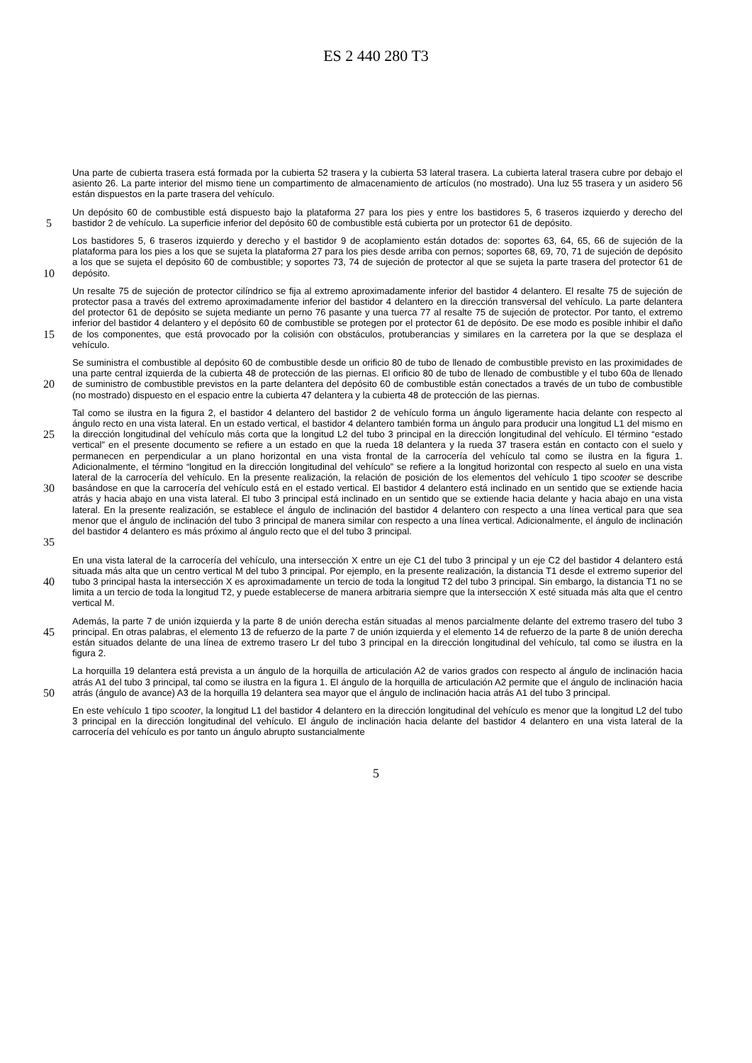ES 2 440 280 T3
Una parte de cubierta trasera está formada por la cubierta 52 trasera y la cubierta 53 lateral trasera. La cubierta lateral trasera cubre por debajo el asiento 26. La parte interior del mismo tiene un compartimento de almacenamiento de artículos (no mostrado). Una luz 55 trasera y un asidero 56 están dispuestos en la parte trasera del vehículo.
5 Un depósito 60 de combustible está dispuesto bajo la plataforma 27 para los pies y entre los bastidores 5, 6 traseros izquierdo y derecho del bastidor 2 de vehículo. La superficie inferior del depósito 60 de combustible está cubierta por un protector 61 de depósito.
10 Los bastidores 5, 6 traseros izquierdo y derecho y el bastidor 9 de acoplamiento están dotados de: soportes 63, 64, 65, 66 de sujeción de la plataforma para los pies a los que se sujeta la plataforma 27 para los pies desde arriba con pernos; soportes 68, 69, 70, 71 de sujeción de depósito a los que se sujeta el depósito 60 de combustible; y soportes 73, 74 de sujeción de protector al que se sujeta la parte trasera del protector 61 de depósito.
15 Un resalte 75 de sujeción de protector cilíndrico se fija al extremo aproximadamente inferior del bastidor 4 delantero. El resalte 75 de sujeción de protector pasa a través del extremo aproximadamente inferior del bastidor 4 delantero en la dirección transversal del vehículo. La parte delantera del protector 61 de depósito se sujeta mediante un perno 76 pasante y una tuerca 77 al resalte 75 de sujeción de protector. Por tanto, el extremo inferior del bastidor 4 delantero y el depósito 60 de combustible se protegen por el protector 61 de depósito. De ese modo es posible inhibir el daño de los componentes, que está provocado por la colisión con obstáculos, protuberancias y similares en la carretera por la que se desplaza el vehículo.
20 Se suministra el combustible al depósito 60 de combustible desde un orificio 80 de tubo de llenado de combustible previsto en las proximidades de una parte central izquierda de la cubierta 48 de protección de las piernas. El orificio 80 de tubo de llenado de combustible y el tubo 60a de llenado de suministro de combustible previstos en la parte delantera del depósito 60 de combustible están conectados a través de un tubo de combustible (no mostrado) dispuesto en el espacio entre la cubierta 47 delantera y la cubierta 48 de protección de las piernas.
25
30
35 Tal como se ilustra en la figura 2, el bastidor 4 delantero del bastidor 2 de vehículo forma un ángulo ligeramente hacia delante con respecto al ángulo recto en una vista lateral. En un estado vertical, el bastidor 4 delantero también forma un ángulo para producir una longitud L1 del mismo en la dirección longitudinal del vehículo más corta que la longitud L2 del tubo 3 principal en la dirección longitudinal del vehículo. El término “estado vertical” en el presente documento se refiere a un estado en que la rueda 18 delantera y la rueda 37 trasera están en contacto con el suelo y permanecen en perpendicular a un plano horizontal en una vista frontal de la carrocería del vehículo tal como se ilustra en la figura 1. Adicionalmente, el término “longitud en la dirección longitudinal del vehículo” se refiere a la longitud horizontal con respecto al suelo en una vista lateral de la carrocería del vehículo. En la presente realización, la relación de posición de los elementos del vehículo 1 tipo scooter se describe basándose en que la carrocería del vehículo está en el estado vertical. El bastidor 4 delantero está inclinado en un sentido que se extiende hacia atrás y hacia abajo en una vista lateral. El tubo 3 principal está inclinado en un sentido que se extiende hacia delante y hacia abajo en una vista lateral. En la presente realización, se establece el ángulo de inclinación del bastidor 4 delantero con respecto a una línea vertical para que sea menor que el ángulo de inclinación del tubo 3 principal de manera similar con respecto a una línea vertical. Adicionalmente, el ángulo de inclinación del bastidor 4 delantero es más próximo al ángulo recto que el del tubo 3 principal.
40 En una vista lateral de la carrocería del vehículo, una intersección X entre un eje C1 del tubo 3 principal y un eje C2 del bastidor 4 delantero está situada más alta que un centro vertical M del tubo 3 principal. Por ejemplo, en la presente realización, la distancia T1 desde el extremo superior del tubo 3 principal hasta la intersección X es aproximadamente un tercio de toda la longitud T2 del tubo 3 principal. Sin embargo, la distancia T1 no se limita a un tercio de toda la longitud T2, y puede establecerse de manera arbitraria siempre que la intersección X esté situada más alta que el centro vertical M.
45 Además, la parte 7 de unión izquierda y la parte 8 de unión derecha están situadas al menos parcialmente delante del extremo trasero del tubo 3 principal. En otras palabras, el elemento 13 de refuerzo de la parte 7 de unión izquierda y el elemento 14 de refuerzo de la parte 8 de unión derecha están situados delante de una línea de extremo trasero Lr del tubo 3 principal en la dirección longitudinal del vehículo, tal como se ilustra en la figura 2.
50 La horquilla 19 delantera está prevista a un ángulo de la horquilla de articulación A2 de varios grados con respecto al ángulo de inclinación hacia atrás A1 del tubo 3 principal, tal como se ilustra en la figura 1. El ángulo de la horquilla de articulación A2 permite que el ángulo de inclinación hacia atrás (ángulo de avance) A3 de la horquilla 19 delantera sea mayor que el ángulo de inclinación hacia atrás A1 del tubo 3 principal.
En este vehículo 1 tipo scooter, la longitud L1 del bastidor 4 delantero en la dirección longitudinal del vehículo es menor que la longitud L2 del tubo 3 principal en la dirección longitudinal del vehículo. El ángulo de inclinación hacia delante del bastidor 4 delantero en una vista lateral de la carrocería del vehículo es por tanto un ángulo abrupto sustancialmente
5